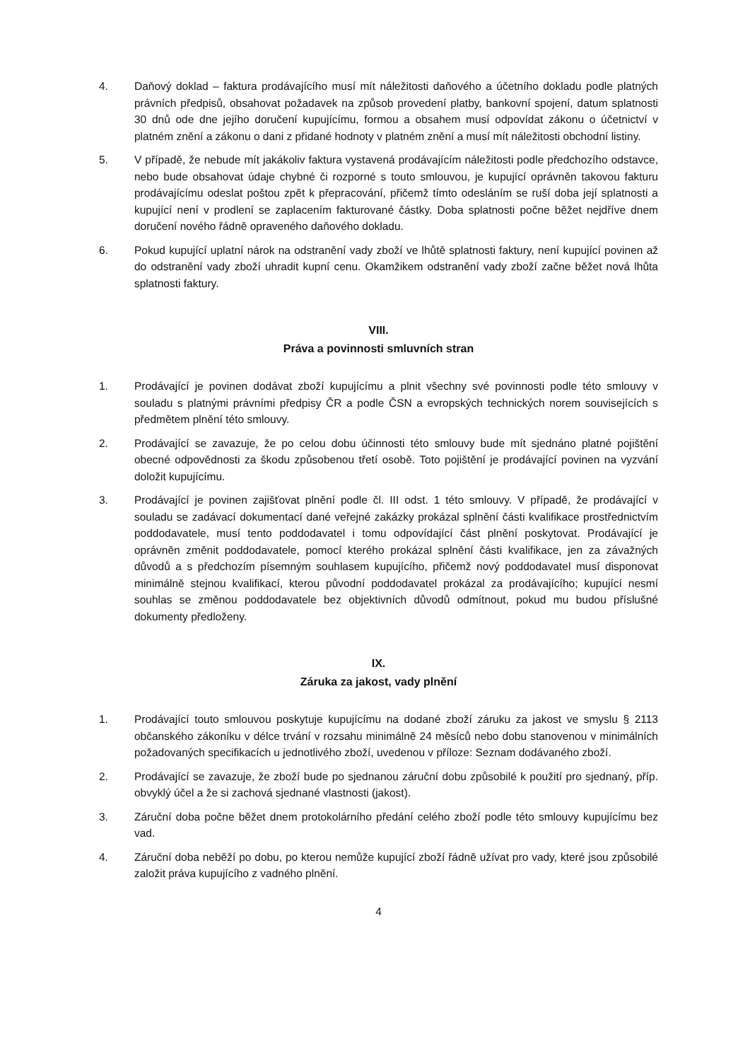4. Daňový doklad – faktura prodávajícího musí mít náležitosti daňového a účetního dokladu podle platných právních předpisů, obsahovat požadavek na způsob provedení platby, bankovní spojení, datum splatnosti 30 dnů ode dne jejího doručení kupujícímu, formou a obsahem musí odpovídat zákonu o účetnictví v platném znění a zákonu o dani z přidané hodnoty v platném znění a musí mít náležitosti obchodní listiny.
5. V případě, že nebude mít jakákoliv faktura vystavená prodávajícím náležitosti podle předchozího odstavce, nebo bude obsahovat údaje chybné či rozporné s touto smlouvou, je kupující oprávněn takovou fakturu prodávajícímu odeslat poštou zpět k přepracování, přičemž tímto odesláním se ruší doba její splatnosti a kupující není v prodlení se zaplacením fakturované částky. Doba splatnosti počne běžet nejdříve dnem doručení nového řádně opraveného daňového dokladu.
6. Pokud kupující uplatní nárok na odstranění vady zboží ve lhůtě splatnosti faktury, není kupující povinen až do odstranění vady zboží uhradit kupní cenu. Okamžikem odstranění vady zboží začne běžet nová lhůta splatnosti faktury.
VIII.
Práva a povinnosti smluvních stran
1. Prodávající je povinen dodávat zboží kupujícímu a plnit všechny své povinnosti podle této smlouvy v souladu s platnými právními předpisy ČR a podle ČSN a evropských technických norem souvisejících s předmětem plnění této smlouvy.
2. Prodávající se zavazuje, že po celou dobu účinnosti této smlouvy bude mít sjednáno platné pojištění obecné odpovědnosti za škodu způsobenou třetí osobě. Toto pojištění je prodávající povinen na vyzvání doložit kupujícímu.
3. Prodávající je povinen zajišťovat plnění podle čl. III odst. 1 této smlouvy. V případě, že prodávající v souladu se zadávací dokumentací dané veřejné zakázky prokázal splnění části kvalifikace prostřednictvím poddodavatele, musí tento poddodavatel i tomu odpovídající část plnění poskytovat. Prodávající je oprávněn změnit poddodavatele, pomocí kterého prokázal splnění části kvalifikace, jen za závažných důvodů a s předchozím písemným souhlasem kupujícího, přičemž nový poddodavatel musí disponovat minimálně stejnou kvalifikací, kterou původní poddodavatel prokázal za prodávajícího; kupující nesmí souhlas se změnou poddodavatele bez objektivních důvodů odmítnout, pokud mu budou příslušné dokumenty předloženy.
IX.
Záruka za jakost, vady plnění
1. Prodávající touto smlouvou poskytuje kupujícímu na dodané zboží záruku za jakost ve smyslu § 2113 občanského zákoníku v délce trvání v rozsahu minimálně 24 měsíců nebo dobu stanovenou v minimálních požadovaných specifikacích u jednotlivého zboží, uvedenou v příloze: Seznam dodávaného zboží.
2. Prodávající se zavazuje, že zboží bude po sjednanou záruční dobu způsobilé k použití pro sjednaný, příp. obvyklý účel a že si zachová sjednané vlastnosti (jakost).
3. Záruční doba počne běžet dnem protokolárního předání celého zboží podle této smlouvy kupujícímu bez vad.
4. Záruční doba neběží po dobu, po kterou nemůže kupující zboží řádně užívat pro vady, které jsou způsobilé založit práva kupujícího z vadného plnění.
4